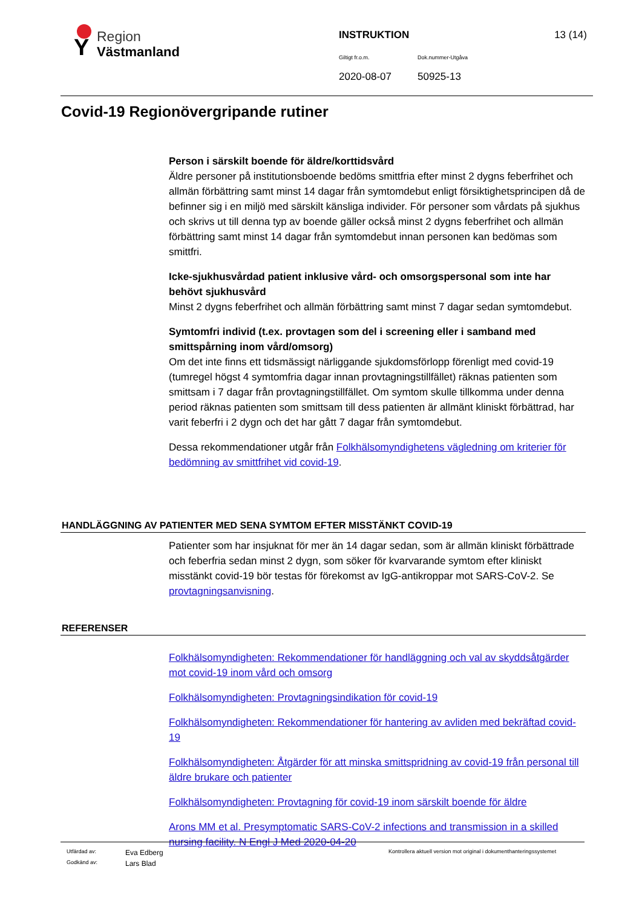Y Region
Västmanland
INSTRUKTION 13 (14)
Giltigt fr.o.m. Dok.nummer-Utgåva
2020-08-07 50925-13
Covid-19 Regionövergripande rutiner
Person i särskilt boende för äldre/korttidsvård
Äldre personer på institutionsboende bedöms smittfria efter minst 2 dygns feberfrihet och allmän förbättring samt minst 14 dagar från symtomdebut enligt försiktighetsprincipen då de befinner sig i en miljö med särskilt känsliga individer. För personer som vårdats på sjukhus och skrivs ut till denna typ av boende gäller också minst 2 dygns feberfrihet och allmän förbättring samt minst 14 dagar från symtomdebut innan personen kan bedömas som smittfri.
Icke-sjukhusvårdad patient inklusive vård- och omsorgspersonal som inte har behövt sjukhusvård
Minst 2 dygns feberfrihet och allmän förbättring samt minst 7 dagar sedan symtomdebut.
Symtomfri individ (t.ex. provtagen som del i screening eller i samband med smittspårning inom vård/omsorg)
Om det inte finns ett tidsmässigt närliggande sjukdomsförlopp förenligt med covid-19 (tumregel högst 4 symtomfria dagar innan provtagningstillfället) räknas patienten som smittsam i 7 dagar från provtagningstillfället. Om symtom skulle tillkomma under denna period räknas patienten som smittsam till dess patienten är allmänt kliniskt förbättrad, har varit feberfri i 2 dygn och det har gått 7 dagar från symtomdebut.
Dessa rekommendationer utgår från Folkhälsomyndighetens vägledning om kriterier för bedömning av smittfrihet vid covid-19.
HANDLÄGGNING AV PATIENTER MED SENA SYMTOM EFTER MISSTÄNKT COVID-19
Patienter som har insjuknat för mer än 14 dagar sedan, som är allmän kliniskt förbättrade och feberfria sedan minst 2 dygn, som söker för kvarvarande symtom efter kliniskt misstänkt covid-19 bör testas för förekomst av IgG-antikroppar mot SARS-CoV-2. Se provtagningsanvisning.
REFERENSER
Folkhälsomyndigheten: Rekommendationer för handläggning och val av skyddsåtgärder mot covid-19 inom vård och omsorg
Folkhälsomyndigheten: Provtagningsindikation för covid-19
Folkhälsomyndigheten: Rekommendationer för hantering av avliden med bekräftad covid-19
Folkhälsomyndigheten: Åtgärder för att minska smittspridning av covid-19 från personal till äldre brukare och patienter
Folkhälsomyndigheten: Provtagning för covid-19 inom särskilt boende för äldre
Arons MM et al. Presymptomatic SARS-CoV-2 infections and transmission in a skilled nursing facility. N Engl J Med 2020-04-20
Utfärdad av: Eva Edberg Kontrollera aktuell version mot original i dokumenthanteringssystemet
Godkänd av: Lars Blad